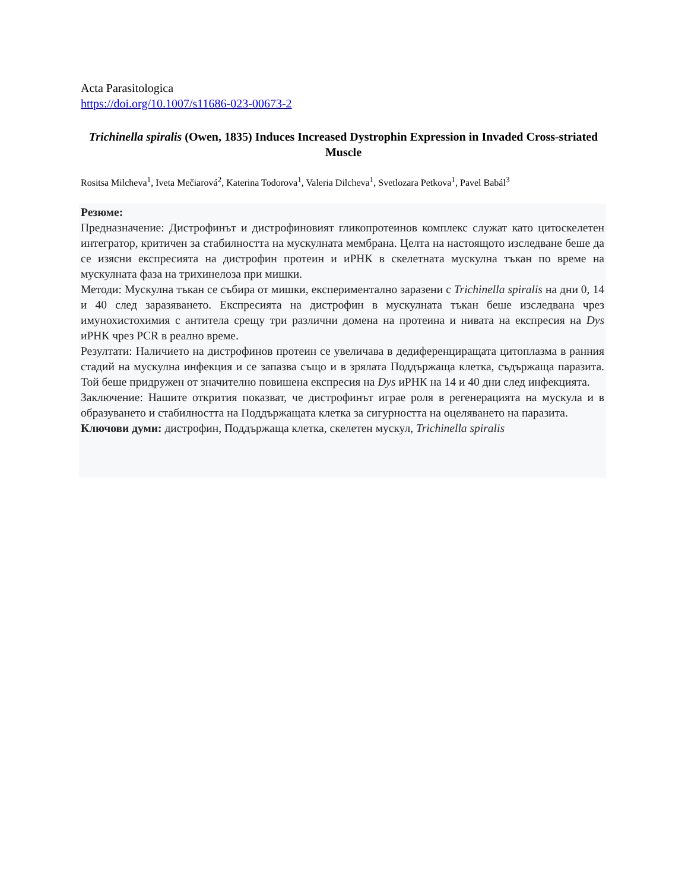Acta Parasitologica
https://doi.org/10.1007/s11686-023-00673-2
Trichinella spiralis (Owen, 1835) Induces Increased Dystrophin Expression in Invaded Cross-striated Muscle
Rositsa Milcheva<sup>1</sup>, Iveta Mečiarová<sup>2</sup>, Katerina Todorova<sup>1</sup>, Valeria Dilcheva<sup>1</sup>, Svetlozara Petkova<sup>1</sup>, Pavel Babál<sup>3</sup>
Резюме:
Предназначение: Дистрофинът и дистрофиновият гликопротеинов комплекс служат като цитоскелетен интегратор, критичен за стабилността на мускулната мембрана. Целта на настоящото изследване беше да се изясни експресията на дистрофин протеин и иРНК в скелетната мускулна тъкан по време на мускулната фаза на трихинелоза при мишки.
Методи: Мускулна тъкан се събира от мишки, експериментално заразени с Trichinella spiralis на дни 0, 14 и 40 след заразяването. Експресията на дистрофин в мускулната тъкан беше изследвана чрез имунохистохимия с антитела срещу три различни домена на протеина и нивата на експресия на Dys иРНК чрез PCR в реално време.
Резултати: Наличието на дистрофинов протеин се увеличава в дедиференциращата цитоплазма в ранния стадий на мускулна инфекция и се запазва също и в зрялата Поддържаща клетка, съдържаща паразита. Той беше придружен от значително повишена експресия на Dys иРНК на 14 и 40 дни след инфекцията.
Заключение: Нашите открития показват, че дистрофинът играе роля в регенерацията на мускула и в образуването и стабилността на Поддържащата клетка за сигурността на оцеляването на паразита.
Ключови думи: дистрофин, Поддържаща клетка, скелетен мускул, Trichinella spiralis